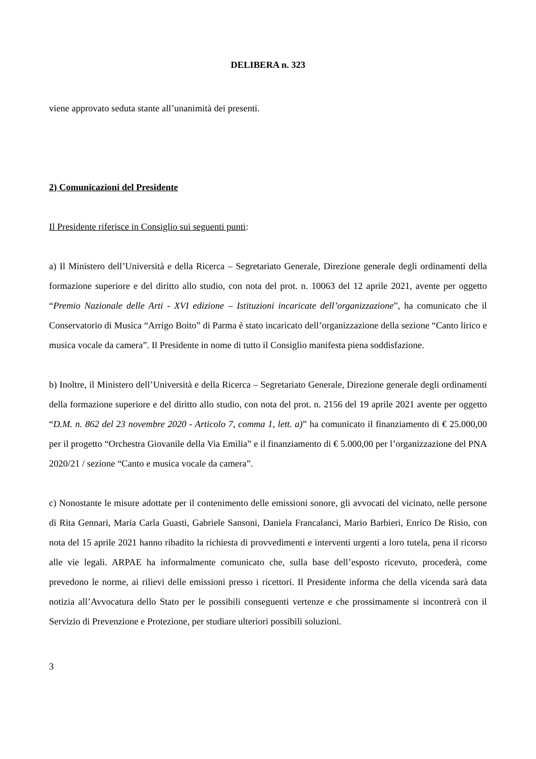DELIBERA n. 323
viene approvato seduta stante all’unanimità dei presenti.
2) Comunicazioni del Presidente
Il Presidente riferisce in Consiglio sui seguenti punti:
a) Il Ministero dell’Università e della Ricerca – Segretariato Generale, Direzione generale degli ordinamenti della formazione superiore e del diritto allo studio, con nota del prot. n. 10063 del 12 aprile 2021, avente per oggetto “Premio Nazionale delle Arti - XVI edizione – Istituzioni incaricate dell’organizzazione”, ha comunicato che il Conservatorio di Musica “Arrigo Boito” di Parma è stato incaricato dell’organizzazione della sezione “Canto lirico e musica vocale da camera”. Il Presidente in nome di tutto il Consiglio manifesta piena soddisfazione.
b) Inoltre, il Ministero dell’Università e della Ricerca – Segretariato Generale, Direzione generale degli ordinamenti della formazione superiore e del diritto allo studio, con nota del prot. n. 2156 del 19 aprile 2021 avente per oggetto “D.M. n. 862 del 23 novembre 2020 - Articolo 7, comma 1, lett. a)” ha comunicato il finanziamento di € 25.000,00 per il progetto “Orchestra Giovanile della Via Emilia” e il finanziamento di € 5.000,00 per l’organizzazione del PNA 2020/21 / sezione “Canto e musica vocale da camera”.
c) Nonostante le misure adottate per il contenimento delle emissioni sonore, gli avvocati del vicinato, nelle persone di Rita Gennari, Maria Carla Guasti, Gabriele Sansoni, Daniela Francalanci, Mario Barbieri, Enrico De Risio, con nota del 15 aprile 2021 hanno ribadito la richiesta di provvedimenti e interventi urgenti a loro tutela, pena il ricorso alle vie legali. ARPAE ha informalmente comunicato che, sulla base dell’esposto ricevuto, procederà, come prevedono le norme, ai rilievi delle emissioni presso i ricettori. Il Presidente informa che della vicenda sarà data notizia all’Avvocatura dello Stato per le possibili conseguenti vertenze e che prossimamente si incontrerà con il Servizio di Prevenzione e Protezione, per studiare ulteriori possibili soluzioni.
3